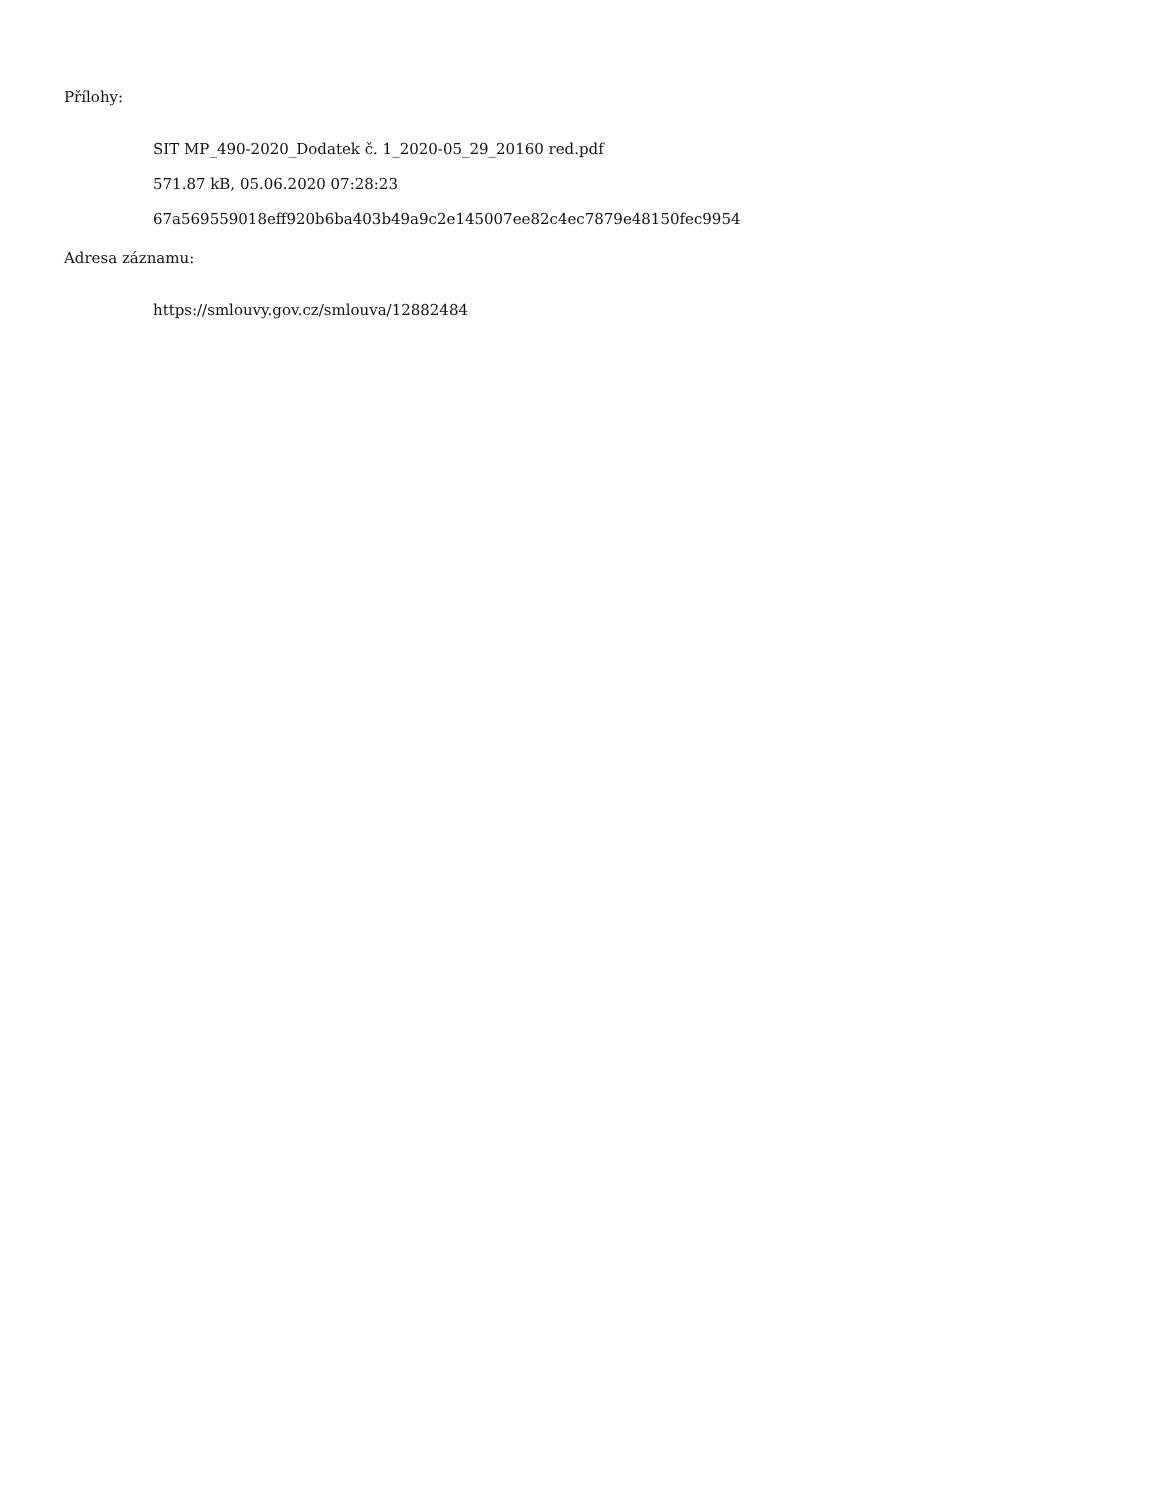Přílohy:
SIT MP_490-2020_Dodatek č. 1_2020-05_29_20160 red.pdf
571.87 kB, 05.06.2020 07:28:23
67a569559018eff920b6ba403b49a9c2e145007ee82c4ec7879e48150fec9954
Adresa záznamu:
https://smlouvy.gov.cz/smlouva/12882484